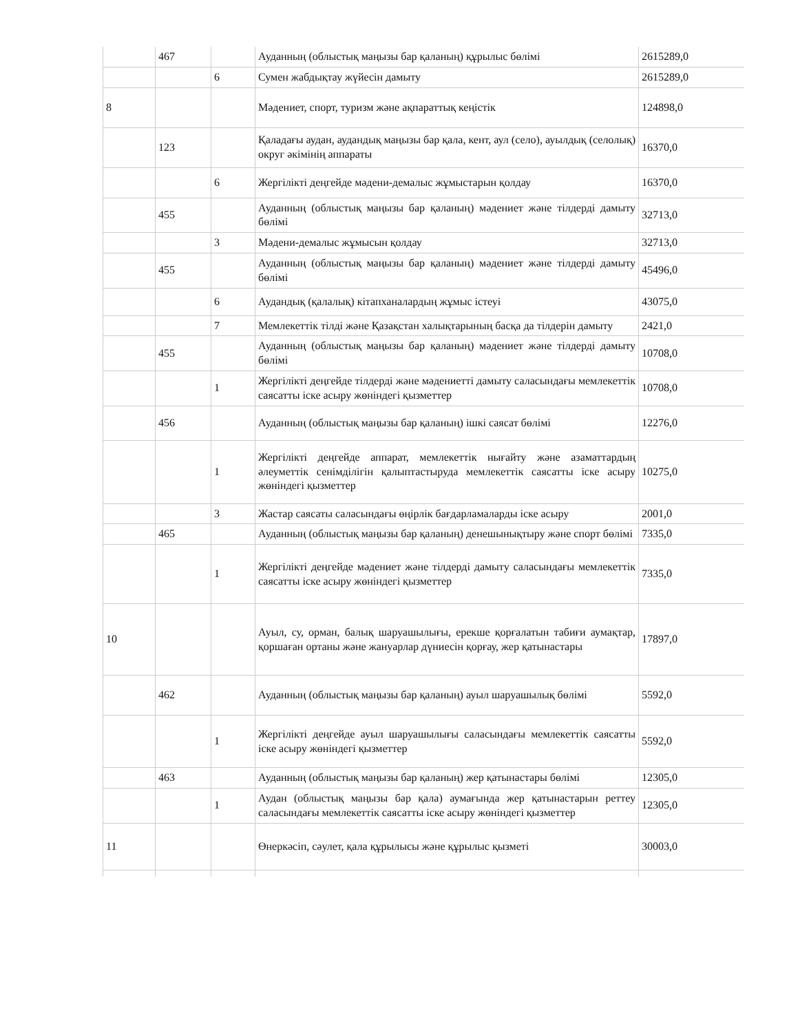| | 467 | | Ауданның (облыстық маңызы бар қаланың) құрылыс бөлімі | 2615289,0 |
| | | 6 | Сумен жабдықтау жүйесін дамыту | 2615289,0 |
| 8 | | | Мәдениет, спорт, туризм және ақпараттық кеңістік | 124898,0 |
| | 123 | | Қаладағы аудан, аудандық маңызы бар қала, кент, аул (село), ауылдық (селолық) округ әкімінің аппараты | 16370,0 |
| | | 6 | Жергілікті деңгейде мәдени-демалыс жұмыстарын қолдау | 16370,0 |
| | 455 | | Ауданның (облыстық маңызы бар қаланың) мәдениет және тілдерді дамыту бөлімі | 32713,0 |
| | | 3 | Мәдени-демалыс жұмысын қолдау | 32713,0 |
| | 455 | | Ауданның (облыстық маңызы бар қаланың) мәдениет және тілдерді дамыту бөлімі | 45496,0 |
| | | 6 | Аудандық (қалалық) кітапханалардың жұмыс істеуі | 43075,0 |
| | | 7 | Мемлекеттік тілді және Қазақстан халықтарының басқа да тілдерін дамыту | 2421,0 |
| | 455 | | Ауданның (облыстық маңызы бар қаланың) мәдениет және тілдерді дамыту бөлімі | 10708,0 |
| | | 1 | Жергілікті деңгейде тілдерді және мәдениетті дамыту саласындағы мемлекеттік саясатты іске асыру жөніндегі қызметтер | 10708,0 |
| | 456 | | Ауданның (облыстық маңызы бар қаланың) ішкі саясат бөлімі | 12276,0 |
| | | 1 | Жергілікті деңгейде аппарат, мемлекеттік нығайту және азаматтардың әлеуметтік сенімділігін қалыптастыруда мемлекеттік саясатты іске асыру жөніндегі қызметтер | 10275,0 |
| | | 3 | Жастар саясаты саласындағы өңірлік бағдарламаларды іске асыру | 2001,0 |
| | 465 | | Ауданның (облыстық маңызы бар қаланың) денешынықтыру және спорт бөлімі | 7335,0 |
| | | 1 | Жергілікті деңгейде мәдениет және тілдерді дамыту саласындағы мемлекеттік саясатты іске асыру жөніндегі қызметтер | 7335,0 |
| 10 | | | Ауыл, су, орман, балық шаруашылығы, ерекше қорғалатын табиғи аумақтар, қоршаған ортаны және жануарлар дүниесін қорғау, жер қатынастары | 17897,0 |
| | 462 | | Ауданның (облыстық маңызы бар қаланың) ауыл шаруашылық бөлімі | 5592,0 |
| | | 1 | Жергілікті деңгейде ауыл шаруашылығы саласындағы мемлекеттік саясатты іске асыру жөніндегі қызметтер | 5592,0 |
| | 463 | | Ауданның (облыстық маңызы бар қаланың) жер қатынастары бөлімі | 12305,0 |
| | | 1 | Аудан (облыстық маңызы бар қала) аумағында жер қатынастарын реттеу саласындағы мемлекеттік саясатты іске асыру жөніндегі қызметтер | 12305,0 |
| 11 | | | Өнеркәсіп, сәулет, қала құрылысы және құрылыс қызметі | 30003,0 |